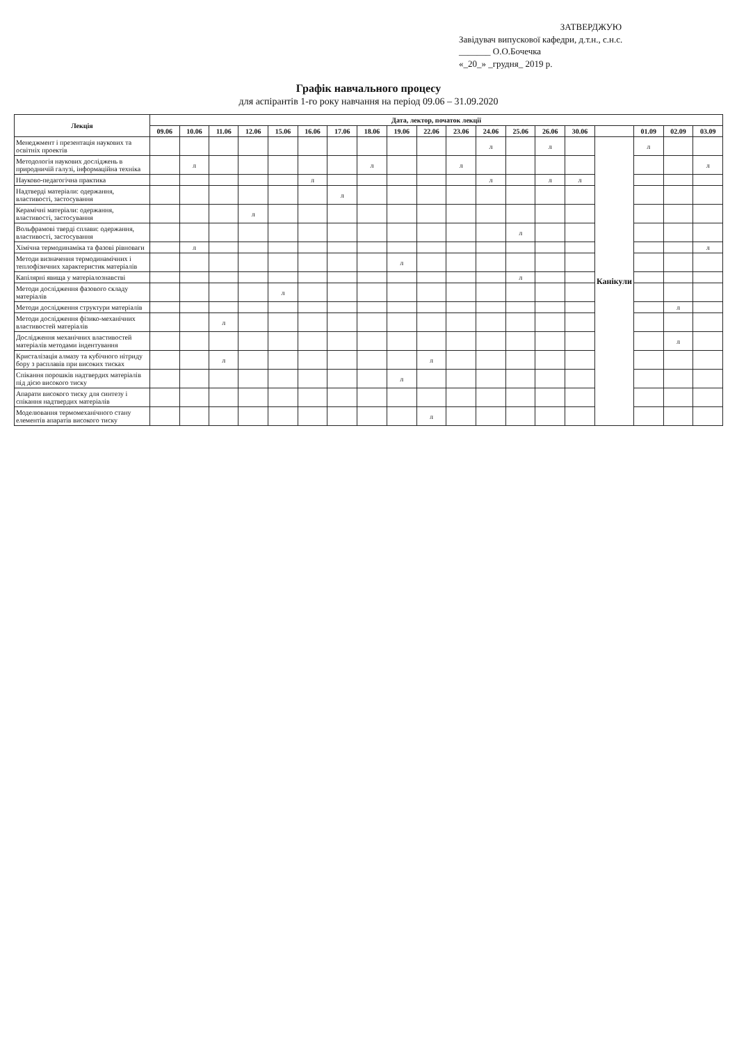ЗАТВЕРДЖУЮ
Завідувач випускової кафедри, д.т.н., с.н.с.
_______ О.О.Бочечка
«_20_» _грудня_ 2019 р.
Графік навчального процесу
для аспірантів 1-го року навчання на період 09.06 – 31.09.2020
| Лекція | Дата, лектор, початок лекції | | | | | | | | | | | | | | | | | | |
| --- | --- | --- | --- | --- | --- | --- | --- | --- | --- | --- | --- | --- | --- | --- | --- | --- | --- | --- | --- |
| | 09.06 | 10.06 | 11.06 | 12.06 | 15.06 | 16.06 | 17.06 | 18.06 | 19.06 | 22.06 | 23.06 | 24.06 | 25.06 | 26.06 | 30.06 | | 01.09 | 02.09 | 03.09 |
| Менеджмент і презентація наукових та освітніх проектів | | | | | | | | | | | | л | | л | | Канікули | л | | |
| Методологія наукових досліджень в природничій галузі, інформаційна техніка | | л | | | | | | л | | | л | | | | | | | | л |
| Науково-педагогічна практика | | | | | | л | | | | | | л | | л | л | | | | |
| Надтверді матеріали: одержання, властивості, застосування | | | | | | | л | | | | | | | | | | | | |
| Керамічні матеріали: одержання, властивості, застосування | | | | л | | | | | | | | | | | | | | | |
| Вольфрамові тверді сплави: одержання, властивості, застосування | | | | | | | | | | | | | л | | | | | | |
| Хімічна термодинаміка та фазові рівноваги | | л | | | | | | | | | | | | | | | | | л |
| Методи визначення термодинамічних і теплофізичних характеристик матеріалів | | | | | | | | | л | | | | | | | | | | |
| Капілярні явища у матеріалознавстві | | | | | | | | | | | | | л | | | | | | |
| Методи дослідження фазового складу матеріалів | | | | | л | | | | | | | | | | | | | | |
| Методи дослідження структури матеріалів | | | | | | | | | | | | | | | | | | л | |
| Методи дослідження фізико-механічних властивостей матеріалів | | | л | | | | | | | | | | | | | | | | |
| Дослідження механічних властивостей матеріалів методами індентування | | | | | | | | | | | | | | | | | | л | |
| Кристалізація алмазу та кубічного нітриду бору з расплавів при високих тисках | | | л | | | | | | | л | | | | | | | | | |
| Спікання порошків надтвердих матеріалів під дією високого тиску | | | | | | | | | л | | | | | | | | | | |
| Апарати високого тиску для синтезу і спікання надтвердих матеріалів | | | | | | | | | | | | | | | | | | | |
| Моделювання термомеханічного стану елементів апаратів високого тиску | | | | | | | | | | л | | | | | | | | | |